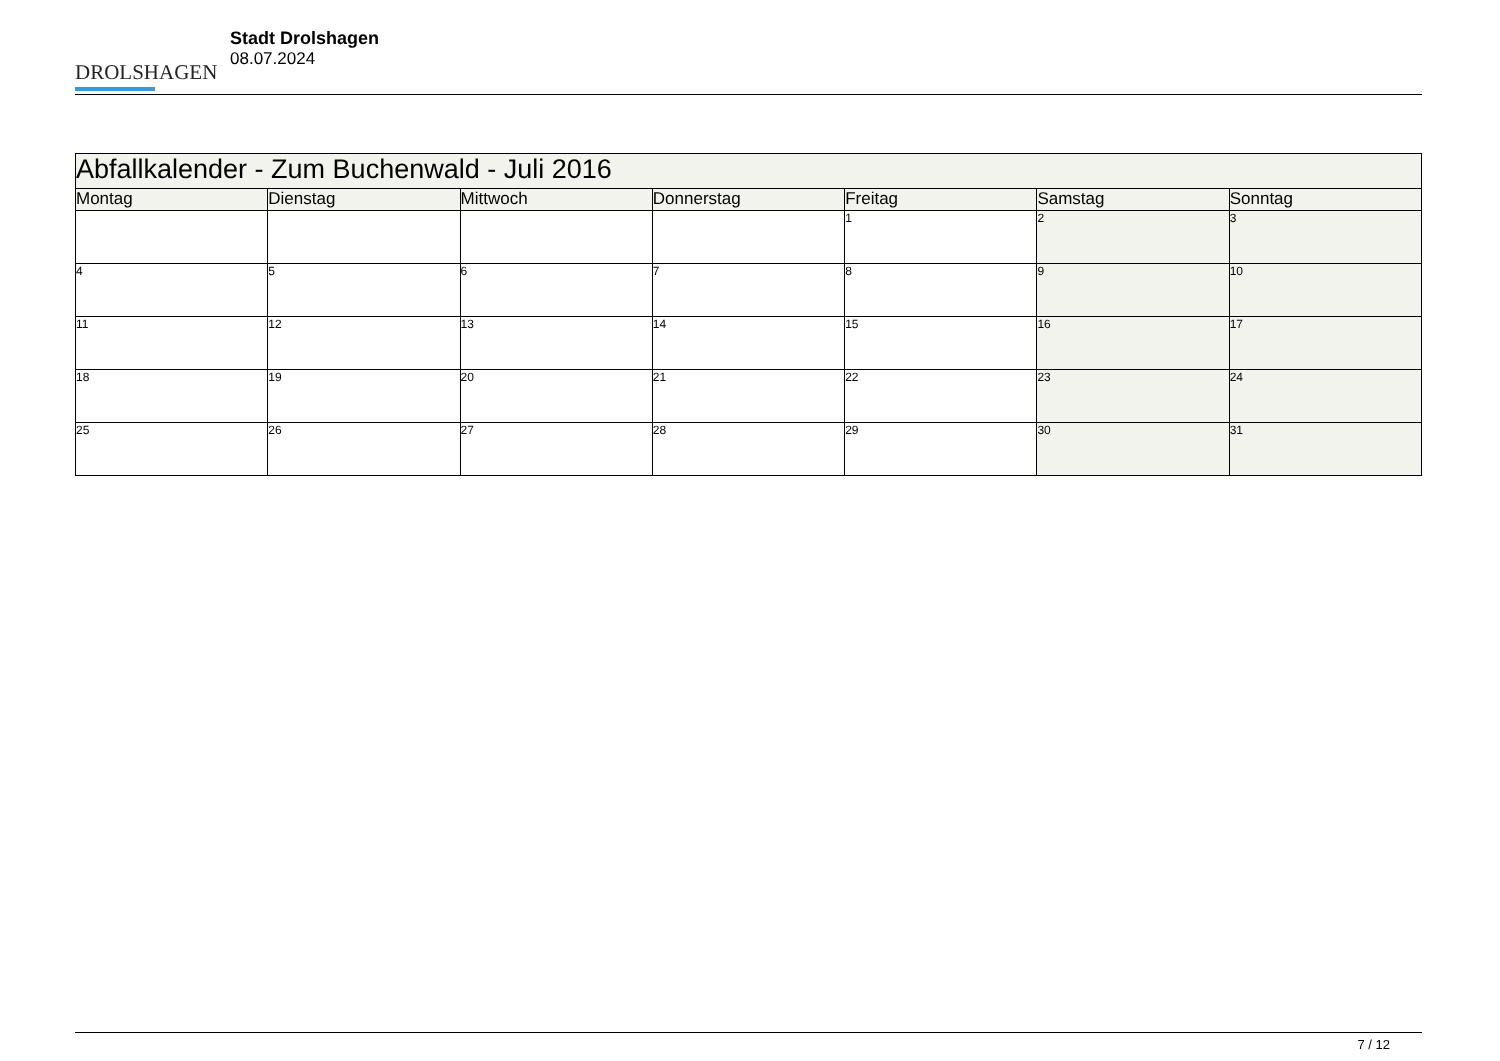DROLSHAGEN
Stadt Drolshagen
08.07.2024
| Abfallkalender - Zum Buchenwald - Juli 2016 | | | | | | |
| Montag | Dienstag | Mittwoch | Donnerstag | Freitag | Samstag | Sonntag |
| | | | | 1 | 2 | 3 |
| 4 | 5 | 6 | 7 | 8 | 9 | 10 |
| 11 | 12 | 13 | 14 | 15 | 16 | 17 |
| 18 | 19 | 20 | 21 | 22 | 23 | 24 |
| 25 | 26 | 27 | 28 | 29 | 30 | 31 |
7 / 12